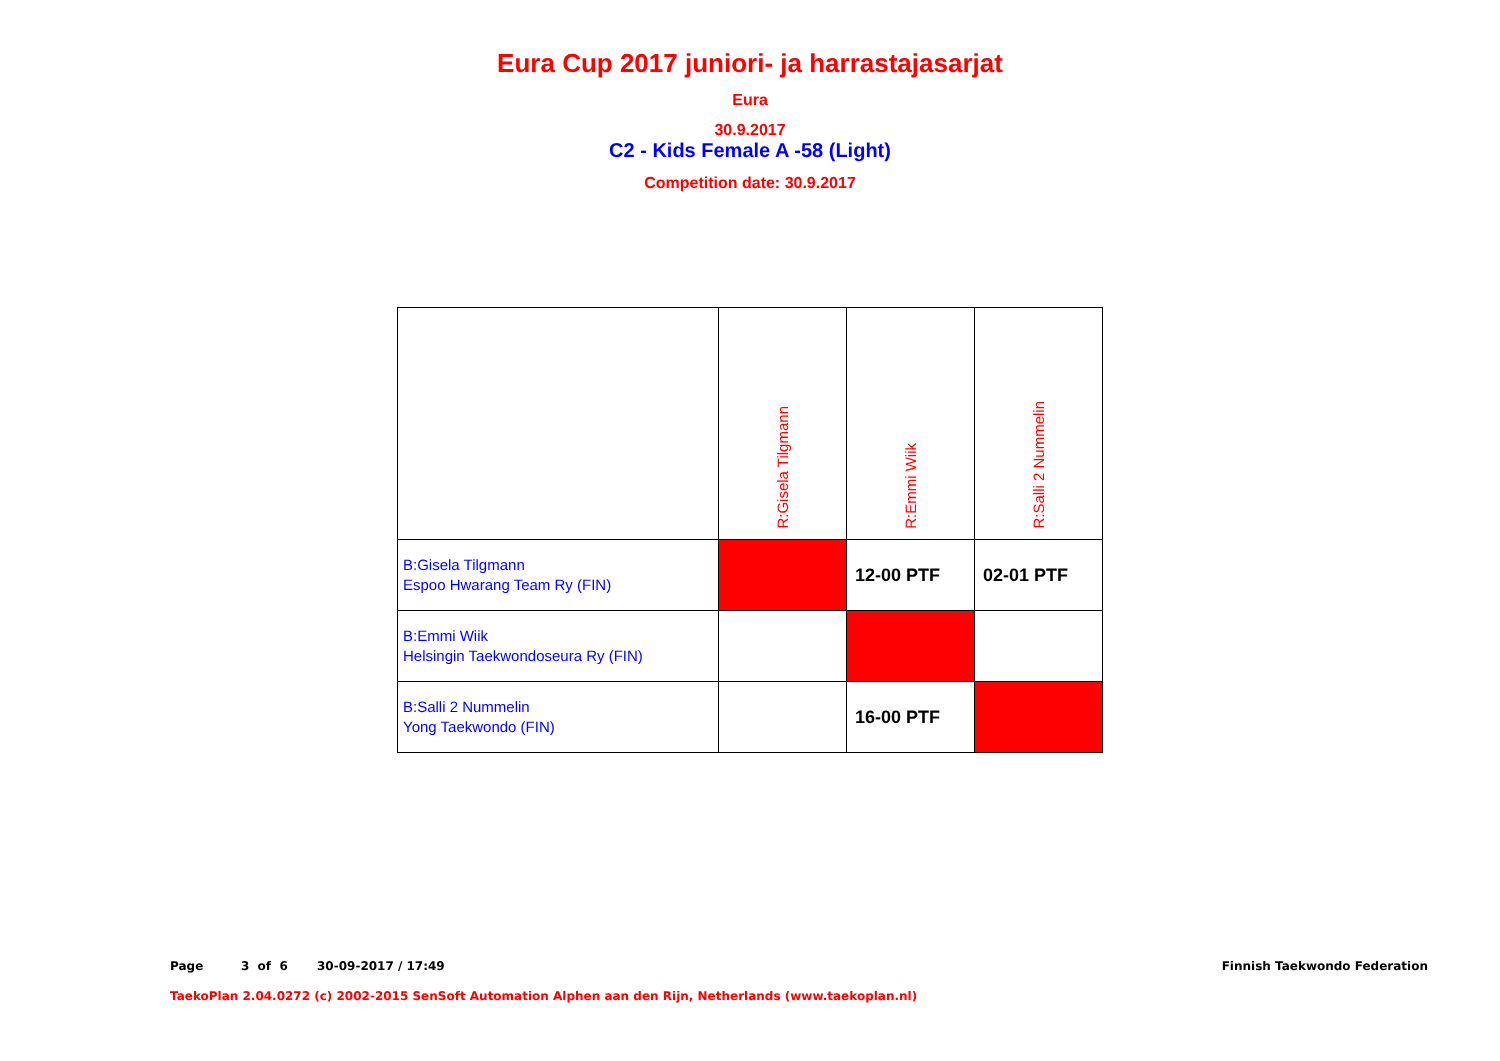Eura Cup 2017 juniori- ja harrastajasarjat
Eura
30.9.2017
C2 - Kids Female A -58 (Light)
Competition date: 30.9.2017
| | R:Gisela Tilgmann | R:Emmi Wiik | R:Salli 2 Nummelin |
| B:Gisela Tilgmann Espoo Hwarang Team Ry (FIN) | | 12-00 PTF | 02-01 PTF |
| B:Emmi Wiik Helsingin Taekwondoseura Ry (FIN) | | | |
| B:Salli 2 Nummelin Yong Taekwondo (FIN) | | 16-00 PTF | |
Page 3 of 6 30-09-2017 / 17:49 Finnish Taekwondo Federation
TaekoPlan 2.04.0272 (c) 2002-2015 SenSoft Automation Alphen aan den Rijn, Netherlands (www.taekoplan.nl)